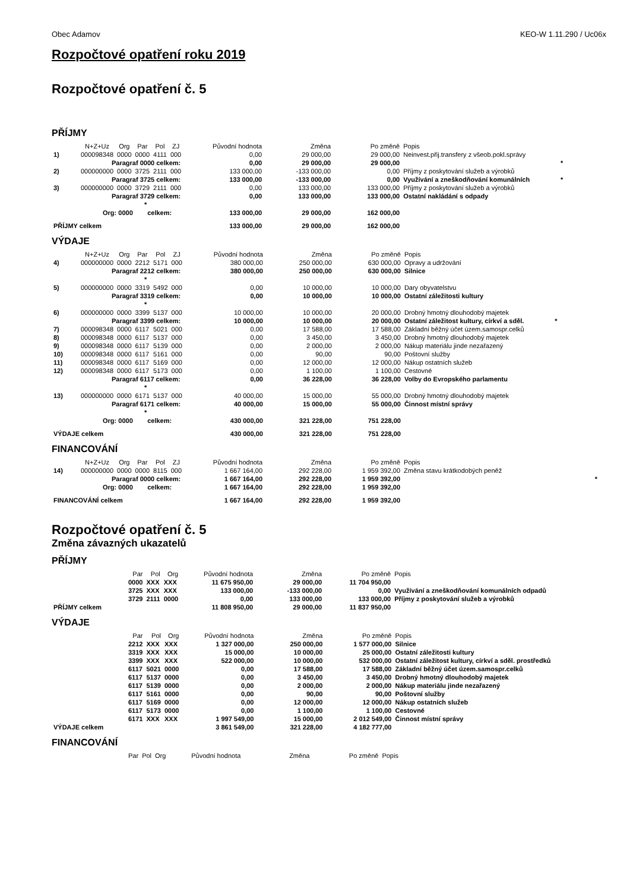Obec Adamov KEO-W 1.11.290 / Uc06x
Rozpočtové opatření roku 2019
Rozpočtové opatření č. 5
PŘÍJMY
| | N+Z+Uz | Org | Par | Pol | ZJ | Původní hodnota | Změna | Po změně | Popis | |
| --- | --- | --- | --- | --- | --- | --- | --- | --- | --- | --- |
| 1) | 000098348 | 0000 | 0000 | 4111 | 000 | 0,00 | 29 000,00 | 29 000,00 | Neinvest.přij.transfery z všeob.pokl.správy | |
| | Paragraf 0000 celkem: | | | | | 0,00 | 29 000,00 | 29 000,00 | | * |
| 2) | 000000000 | 0000 | 3725 | 2111 | 000 | 133 000,00 | -133 000,00 | 0,00 | Příjmy z poskytování služeb a výrobků | |
| | Paragraf 3725 celkem: | | | | | 133 000,00 | -133 000,00 | 0,00 | Využívání a zneškodňování komunálních | * |
| 3) | 000000000 | 0000 | 3729 | 2111 | 000 | 0,00 | 133 000,00 | 133 000,00 | Příjmy z poskytování služeb a výrobků | |
| | Paragraf 3729 celkem: | | | | | 0,00 | 133 000,00 | 133 000,00 | Ostatní nakládání s odpady | |
| | * | | | | | | | | | |
| | Org: 0000 celkem: | | | | | 133 000,00 | 29 000,00 | 162 000,00 | | |
| PŘÍJMY celkem | | | | | | 133 000,00 | 29 000,00 | 162 000,00 | | |
VÝDAJE
| | N+Z+Uz | Org | Par | Pol | ZJ | Původní hodnota | Změna | Po změně | Popis | |
| --- | --- | --- | --- | --- | --- | --- | --- | --- | --- | --- |
| 4) | 000000000 | 0000 | 2212 | 5171 | 000 | 380 000,00 | 250 000,00 | 630 000,00 | Opravy a udržování | |
| | Paragraf 2212 celkem: | | | | | 380 000,00 | 250 000,00 | 630 000,00 | Silnice | |
| | * | | | | | | | | | |
| 5) | 000000000 | 0000 | 3319 | 5492 | 000 | 0,00 | 10 000,00 | 10 000,00 | Dary obyvatelstvu | |
| | Paragraf 3319 celkem: | | | | | 0,00 | 10 000,00 | 10 000,00 | Ostatní záležitosti kultury | |
| | * | | | | | | | | | |
| 6) | 000000000 | 0000 | 3399 | 5137 | 000 | 10 000,00 | 10 000,00 | 20 000,00 | Drobný hmotný dlouhodobý majetek | |
| | Paragraf 3399 celkem: | | | | | 10 000,00 | 10 000,00 | 20 000,00 | Ostatní záležitost kultury, církví a sděl. | * |
| 7) | 000098348 | 0000 | 6117 | 5021 | 000 | 0,00 | 17 588,00 | 17 588,00 | Základní běžný účet územ.samospr.celků | |
| 8) | 000098348 | 0000 | 6117 | 5137 | 000 | 0,00 | 3 450,00 | 3 450,00 | Drobný hmotný dlouhodobý majetek | |
| 9) | 000098348 | 0000 | 6117 | 5139 | 000 | 0,00 | 2 000,00 | 2 000,00 | Nákup materiálu jinde nezařazený | |
| 10) | 000098348 | 0000 | 6117 | 5161 | 000 | 0,00 | 90,00 | 90,00 | Poštovní služby | |
| 11) | 000098348 | 0000 | 6117 | 5169 | 000 | 0,00 | 12 000,00 | 12 000,00 | Nákup ostatních služeb | |
| 12) | 000098348 | 0000 | 6117 | 5173 | 000 | 0,00 | 1 100,00 | 1 100,00 | Cestovné | |
| | Paragraf 6117 celkem: | | | | | 0,00 | 36 228,00 | 36 228,00 | Volby do Evropského parlamentu | |
| | * | | | | | | | | | |
| 13) | 000000000 | 0000 | 6171 | 5137 | 000 | 40 000,00 | 15 000,00 | 55 000,00 | Drobný hmotný dlouhodobý majetek | |
| | Paragraf 6171 celkem: | | | | | 40 000,00 | 15 000,00 | 55 000,00 | Činnost místní správy | |
| | * | | | | | | | | | |
| | Org: 0000 celkem: | | | | | 430 000,00 | 321 228,00 | 751 228,00 | | |
| VÝDAJE celkem | | | | | | 430 000,00 | 321 228,00 | 751 228,00 | | |
FINANCOVÁNÍ
| | N+Z+Uz | Org | Par | Pol | ZJ | Původní hodnota | Změna | Po změně | Popis | |
| --- | --- | --- | --- | --- | --- | --- | --- | --- | --- | --- |
| 14) | 000000000 | 0000 | 0000 | 8115 | 000 | 1 667 164,00 | 292 228,00 | 1 959 392,00 | Změna stavu krátkodobých peněž | |
| | Paragraf 0000 celkem: | | | | | 1 667 164,00 | 292 228,00 | 1 959 392,00 | | * |
| | Org: 0000 celkem: | | | | | 1 667 164,00 | 292 228,00 | 1 959 392,00 | | |
| FINANCOVÁNÍ celkem | | | | | | 1 667 164,00 | 292 228,00 | 1 959 392,00 | | |
Rozpočtové opatření č. 5
Změna závazných ukazatelů
PŘÍJMY
| | Par | Pol | Org | Původní hodnota | Změna | Po změně | Popis |
| --- | --- | --- | --- | --- | --- | --- | --- |
| | 0000 | XXX | XXX | 11 675 950,00 | 29 000,00 | 11 704 950,00 | |
| | 3725 | XXX | XXX | 133 000,00 | -133 000,00 | 0,00 | Využívání a zneškodňování komunálních odpadů |
| | 3729 | 2111 | 0000 | 0,00 | 133 000,00 | 133 000,00 | Příjmy z poskytování služeb a výrobků |
| PŘÍJMY celkem | | | | 11 808 950,00 | 29 000,00 | 11 837 950,00 | |
VÝDAJE
| | Par | Pol | Org | Původní hodnota | Změna | Po změně | Popis |
| --- | --- | --- | --- | --- | --- | --- | --- |
| | 2212 | XXX | XXX | 1 327 000,00 | 250 000,00 | 1 577 000,00 | Silnice |
| | 3319 | XXX | XXX | 15 000,00 | 10 000,00 | 25 000,00 | Ostatní záležitosti kultury |
| | 3399 | XXX | XXX | 522 000,00 | 10 000,00 | 532 000,00 | Ostatní záležitost kultury, církví a sděl. prostředků |
| | 6117 | 5021 | 0000 | 0,00 | 17 588,00 | 17 588,00 | Základní běžný účet územ.samospr.celků |
| | 6117 | 5137 | 0000 | 0,00 | 3 450,00 | 3 450,00 | Drobný hmotný dlouhodobý majetek |
| | 6117 | 5139 | 0000 | 0,00 | 2 000,00 | 2 000,00 | Nákup materiálu jinde nezařazený |
| | 6117 | 5161 | 0000 | 0,00 | 90,00 | 90,00 | Poštovní služby |
| | 6117 | 5169 | 0000 | 0,00 | 12 000,00 | 12 000,00 | Nákup ostatních služeb |
| | 6117 | 5173 | 0000 | 0,00 | 1 100,00 | 1 100,00 | Cestovné |
| | 6171 | XXX | XXX | 1 997 549,00 | 15 000,00 | 2 012 549,00 | Činnost místní správy |
| VÝDAJE celkem | | | | 3 861 549,00 | 321 228,00 | 4 182 777,00 | |
FINANCOVÁNÍ
| | Par | Pol | Org | Původní hodnota | Změna | Po změně | Popis |
| --- | --- | --- | --- | --- | --- | --- | --- |